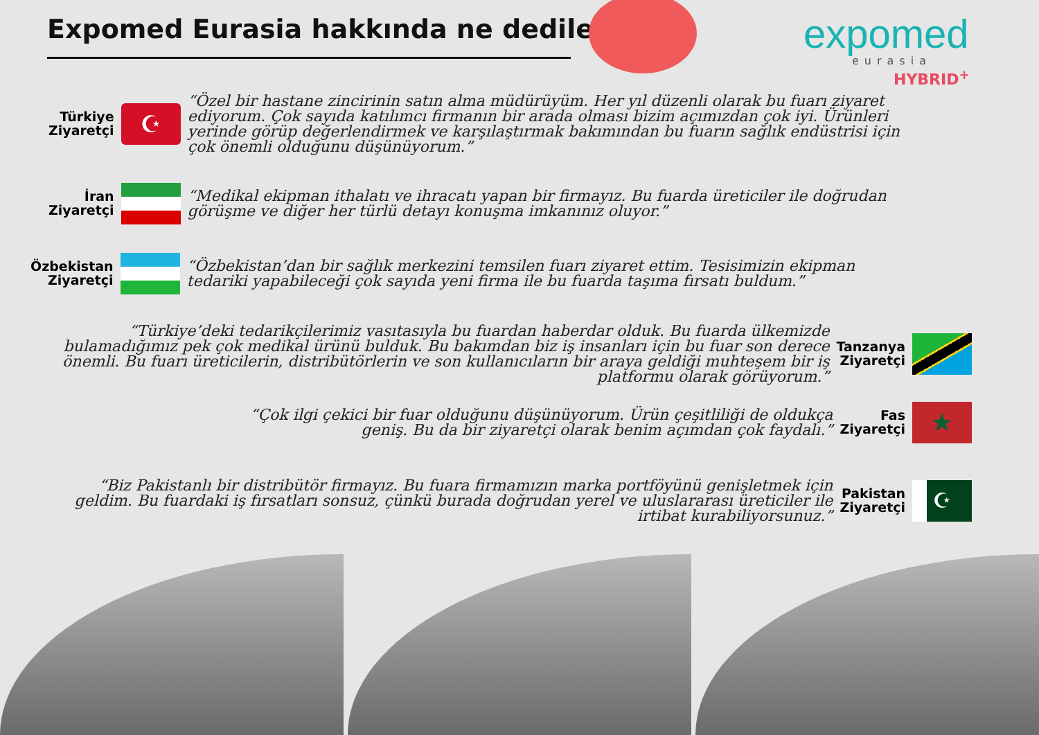Expomed Eurasia hakkında ne dediler?
expomed
eurasia
HYBRID<sup>+</sup>
Türkiye
Ziyaretçi
☪
“Özel bir hastane zincirinin satın alma müdürüyüm. Her yıl düzenli olarak bu fuarı ziyaret ediyorum. Çok sayıda katılımcı firmanın bir arada olması bizim açımızdan çok iyi. Ürünleri yerinde görüp değerlendirmek ve karşılaştırmak bakımından bu fuarın sağlık endüstrisi için çok önemli olduğunu düşünüyorum.”
İran
Ziyaretçi
“Medikal ekipman ithalatı ve ihracatı yapan bir firmayız. Bu fuarda üreticiler ile doğrudan görüşme ve diğer her türlü detayı konuşma imkanınız oluyor.”
Özbekistan
Ziyaretçi
“Özbekistan’dan bir sağlık merkezini temsilen fuarı ziyaret ettim. Tesisimizin ekipman tedariki yapabileceği çok sayıda yeni firma ile bu fuarda taşıma fırsatı buldum.”
“Türkiye’deki tedarikçilerimiz vasıtasıyla bu fuardan haberdar olduk. Bu fuarda ülkemizde bulamadığımız pek çok medikal ürünü bulduk. Bu bakımdan biz iş insanları için bu fuar son derece önemli. Bu fuarı üreticilerin, distribütörlerin ve son kullanıcıların bir araya geldiği muhteşem bir iş platformu olarak görüyorum.”
Tanzanya
Ziyaretçi
“Çok ilgi çekici bir fuar olduğunu düşünüyorum. Ürün çeşitliliği de oldukça geniş. Bu da bir ziyaretçi olarak benim açımdan çok faydalı.”
Fas
Ziyaretçi
★
“Biz Pakistanlı bir distribütör firmayız. Bu fuara firmamızın marka portföyünü genişletmek için geldim. Bu fuardaki iş fırsatları sonsuz, çünkü burada doğrudan yerel ve uluslararası üreticiler ile irtibat kurabiliyorsunuz.”
Pakistan
Ziyaretçi
☪